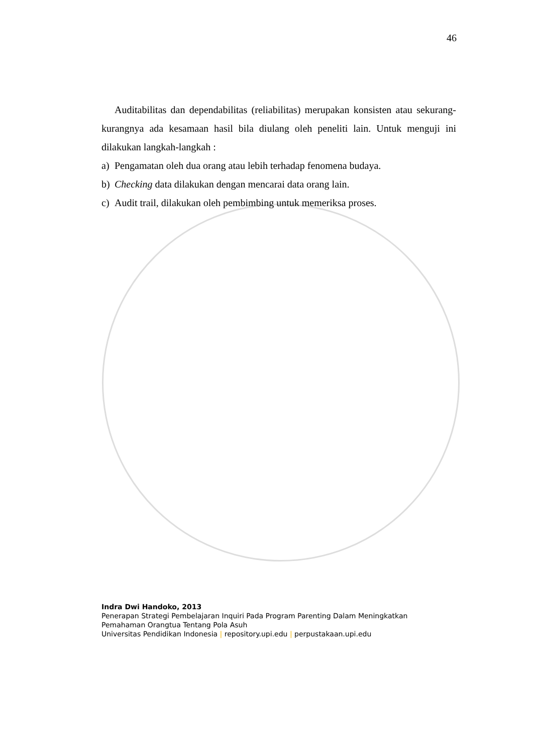46
Auditabilitas dan dependabilitas (reliabilitas) merupakan konsisten atau sekurang-kurangnya ada kesamaan hasil bila diulang oleh peneliti lain. Untuk menguji ini dilakukan langkah-langkah :
a) Pengamatan oleh dua orang atau lebih terhadap fenomena budaya.
b) Checking data dilakukan dengan mencarai data orang lain.
c) Audit trail, dilakukan oleh pembimbing untuk memeriksa proses.
Indra Dwi Handoko, 2013
Penerapan Strategi Pembelajaran Inquiri Pada Program Parenting Dalam Meningkatkan
Pemahaman Orangtua Tentang Pola Asuh
Universitas Pendidikan Indonesia | repository.upi.edu | perpustakaan.upi.edu